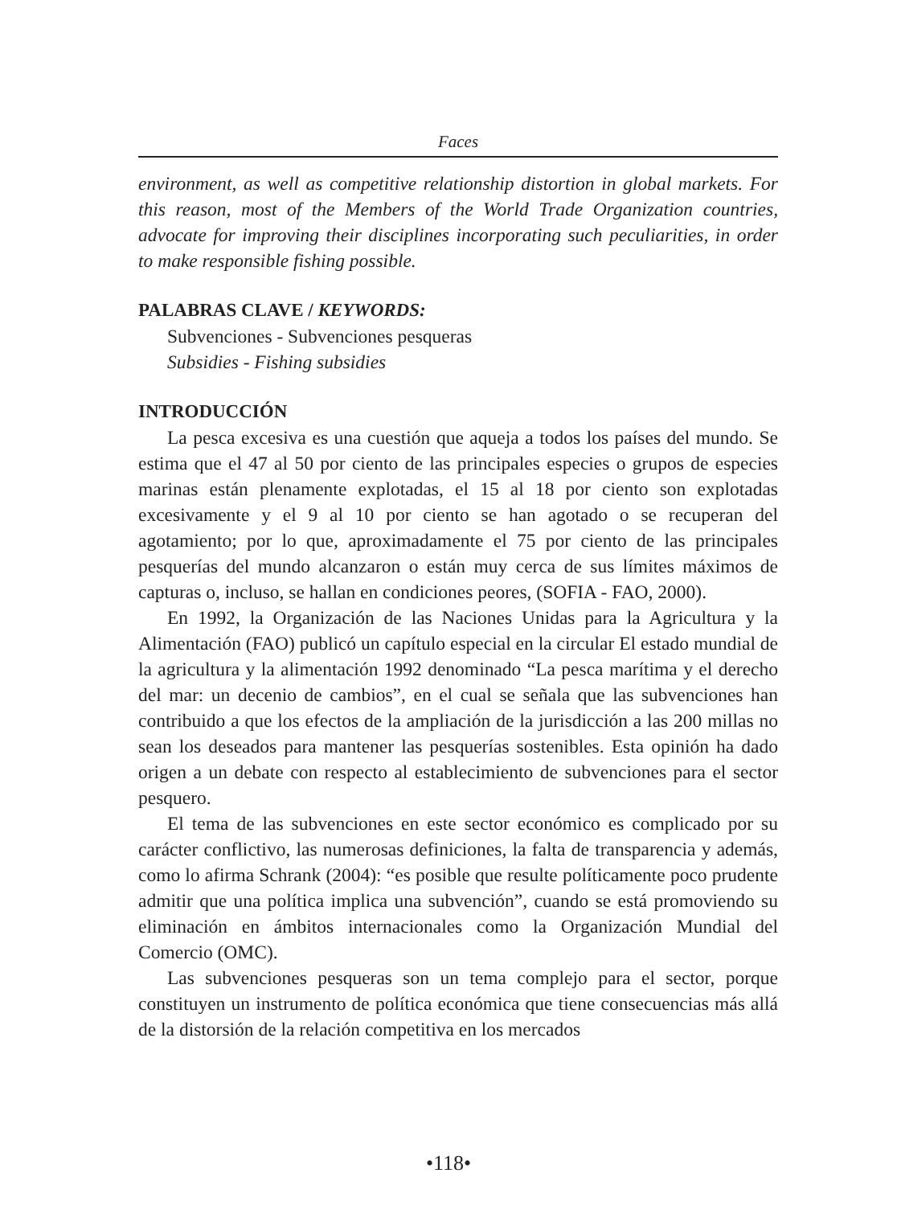Faces
environment, as well as competitive relationship distortion in global markets. For this reason, most of the Members of the World Trade Organization countries, advocate for improving their disciplines incorporating such peculiarities, in order to make responsible fishing possible.
PALABRAS CLAVE / KEYWORDS:
Subvenciones - Subvenciones pesqueras
Subsidies - Fishing subsidies
INTRODUCCIÓN
La pesca excesiva es una cuestión que aqueja a todos los países del mundo. Se estima que el 47 al 50 por ciento de las principales especies o grupos de especies marinas están plenamente explotadas, el 15 al 18 por ciento son explotadas excesivamente y el 9 al 10 por ciento se han agotado o se recuperan del agotamiento; por lo que, aproximadamente el 75 por ciento de las principales pesquerías del mundo alcanzaron o están muy cerca de sus límites máximos de capturas o, incluso, se hallan en condiciones peores, (SOFIA - FAO, 2000).
En 1992, la Organización de las Naciones Unidas para la Agricultura y la Alimentación (FAO) publicó un capítulo especial en la circular El estado mundial de la agricultura y la alimentación 1992 denominado “La pesca marítima y el derecho del mar: un decenio de cambios”, en el cual se señala que las subvenciones han contribuido a que los efectos de la ampliación de la jurisdicción a las 200 millas no sean los deseados para mantener las pesquerías sostenibles. Esta opinión ha dado origen a un debate con respecto al establecimiento de subvenciones para el sector pesquero.
El tema de las subvenciones en este sector económico es complicado por su carácter conflictivo, las numerosas definiciones, la falta de transparencia y además, como lo afirma Schrank (2004): “es posible que resulte políticamente poco prudente admitir que una política implica una subvención”, cuando se está promoviendo su eliminación en ámbitos internacionales como la Organización Mundial del Comercio (OMC).
Las subvenciones pesqueras son un tema complejo para el sector, porque constituyen un instrumento de política económica que tiene consecuencias más allá de la distorsión de la relación competitiva en los mercados
•118•